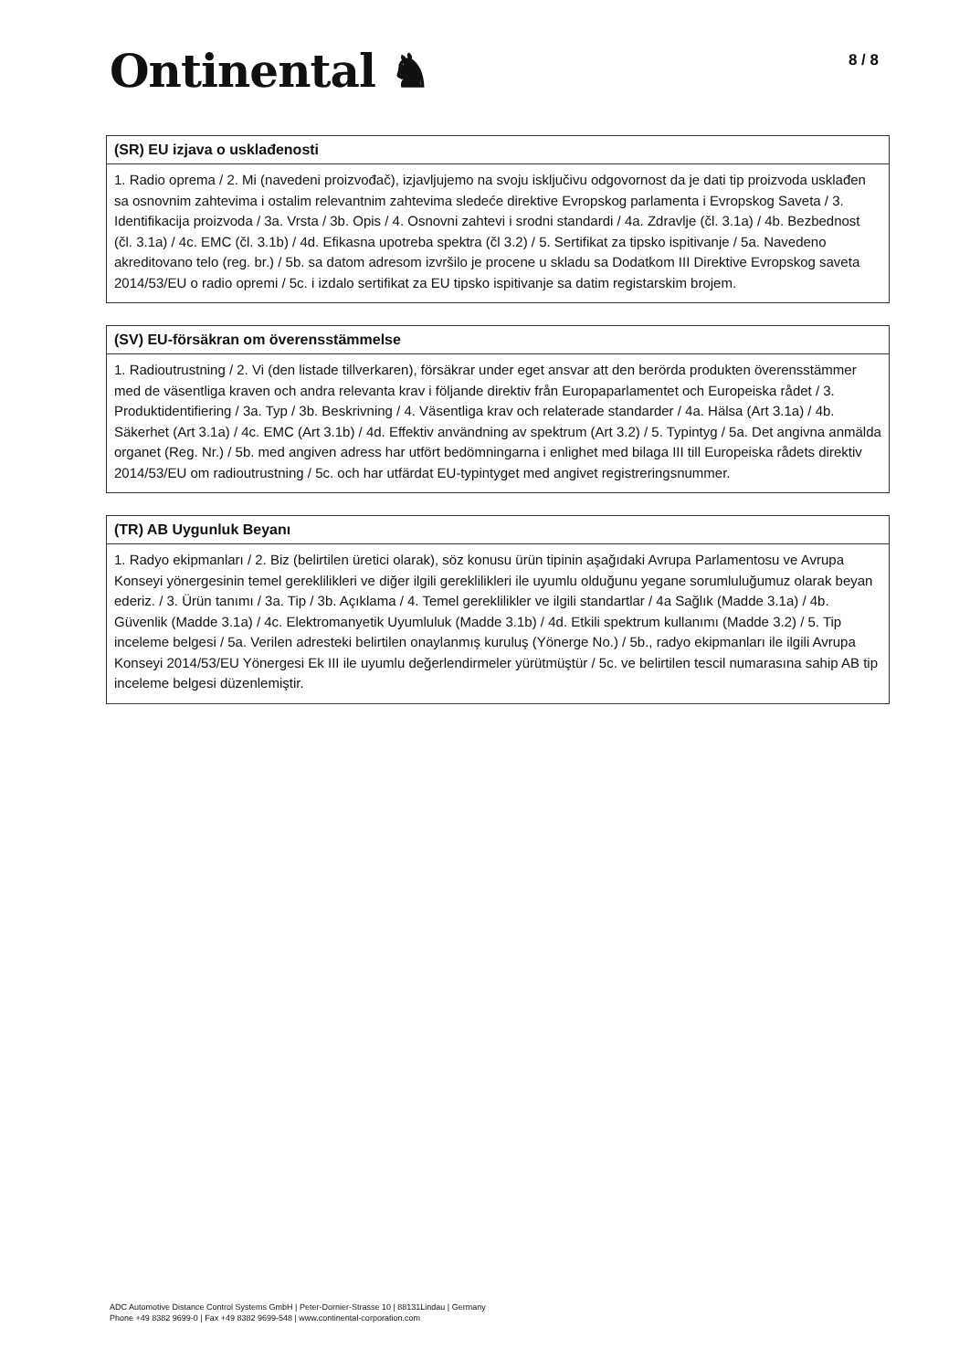Ontinental ♞
8 / 8
(SR) EU izjava o usklađenosti
1. Radio oprema / 2. Mi (navedeni proizvođač), izjavljujemo na svoju isključivu odgovornost da je dati tip proizvoda usklađen sa osnovnim zahtevima i ostalim relevantnim zahtevima sledeće direktive Evropskog parlamenta i Evropskog Saveta / 3. Identifikacija proizvoda / 3a. Vrsta / 3b. Opis / 4. Osnovni zahtevi i srodni standardi / 4a. Zdravlje (čl. 3.1a) / 4b. Bezbednost (čl. 3.1a) / 4c. EMC (čl. 3.1b) / 4d. Efikasna upotreba spektra (čl 3.2) / 5. Sertifikat za tipsko ispitivanje / 5a. Navedeno akreditovano telo (reg. br.) / 5b. sa datom adresom izvršilo je procene u skladu sa Dodatkom III Direktive Evropskog saveta 2014/53/EU o radio opremi / 5c. i izdalo sertifikat za EU tipsko ispitivanje sa datim registarskim brojem.
(SV) EU-försäkran om överensstämmelse
1. Radioutrustning / 2. Vi (den listade tillverkaren), försäkrar under eget ansvar att den berörda produkten överensstämmer med de väsentliga kraven och andra relevanta krav i följande direktiv från Europaparlamentet och Europeiska rådet / 3. Produktidentifiering / 3a. Typ / 3b. Beskrivning / 4. Väsentliga krav och relaterade standarder / 4a. Hälsa (Art 3.1a) / 4b. Säkerhet (Art 3.1a) / 4c. EMC (Art 3.1b) / 4d. Effektiv användning av spektrum (Art 3.2) / 5. Typintyg / 5a. Det angivna anmälda organet (Reg. Nr.) / 5b. med angiven adress har utfört bedömningarna i enlighet med bilaga III till Europeiska rådets direktiv 2014/53/EU om radioutrustning / 5c. och har utfärdat EU-typintyget med angivet registreringsnummer.
(TR) AB Uygunluk Beyanı
1. Radyo ekipmanları / 2. Biz (belirtilen üretici olarak), söz konusu ürün tipinin aşağıdaki Avrupa Parlamentosu ve Avrupa Konseyi yönergesinin temel gereklilikleri ve diğer ilgili gereklilikleri ile uyumlu olduğunu yegane sorumluluğumuz olarak beyan ederiz. / 3. Ürün tanımı / 3a. Tip / 3b. Açıklama / 4. Temel gereklilikler ve ilgili standartlar / 4a Sağlık (Madde 3.1a) / 4b. Güvenlik (Madde 3.1a) / 4c. Elektromanyetik Uyumluluk (Madde 3.1b) / 4d. Etkili spektrum kullanımı (Madde 3.2) / 5. Tip inceleme belgesi / 5a. Verilen adresteki belirtilen onaylanmış kuruluş (Yönerge No.) / 5b., radyo ekipmanları ile ilgili Avrupa Konseyi 2014/53/EU Yönergesi Ek III ile uyumlu değerlendirmeler yürütmüştür / 5c. ve belirtilen tescil numarasına sahip AB tip inceleme belgesi düzenlemiştir.
ADC Automotive Distance Control Systems GmbH | Peter-Dornier-Strasse 10 | 88131Lindau | Germany
Phone +49 8382 9699-0 | Fax +49 8382 9699-548 | www.continental-corporation.com